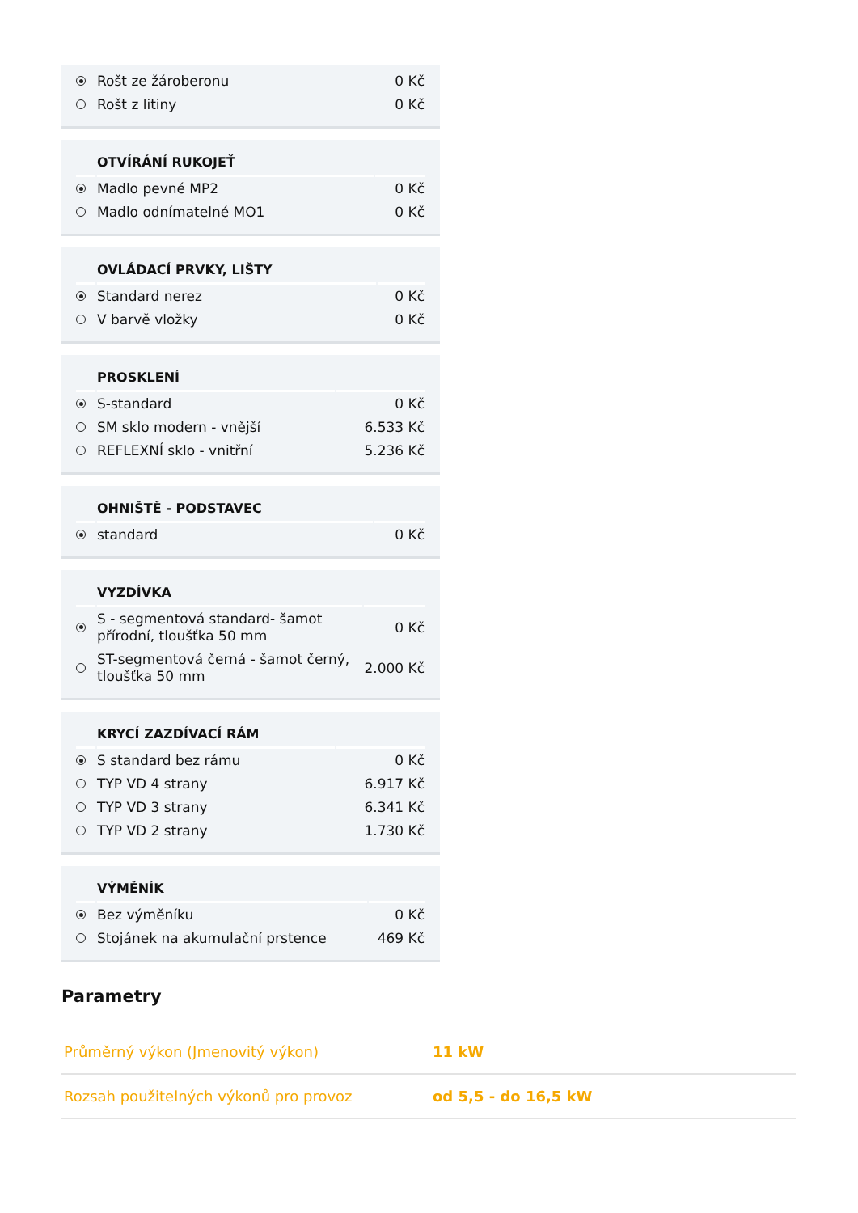| | Rošt ze žároberonu | 0 Kč |
| | Rošt z litiny | 0 Kč |
| | OTVÍRÁNÍ RUKOJEŤ | |
| --- | --- | --- |
| | Madlo pevné MP2 | 0 Kč |
| | Madlo odnímatelné MO1 | 0 Kč |
| | OVLÁDACÍ PRVKY, LIŠTY | |
| --- | --- | --- |
| | Standard nerez | 0 Kč |
| | V barvě vložky | 0 Kč |
| | PROSKLENÍ | |
| --- | --- | --- |
| | S-standard | 0 Kč |
| | SM sklo modern - vnější | 6.533 Kč |
| | REFLEXNÍ sklo - vnitřní | 5.236 Kč |
| | OHNIŠTĚ - PODSTAVEC | |
| --- | --- | --- |
| | standard | 0 Kč |
| | VYZDÍVKA | |
| --- | --- | --- |
| | S - segmentová standard- šamot přírodní, tloušťka 50 mm | 0 Kč |
| | ST-segmentová černá - šamot černý, tloušťka 50 mm | 2.000 Kč |
| | KRYCÍ ZAZDÍVACÍ RÁM | |
| --- | --- | --- |
| | S standard bez rámu | 0 Kč |
| | TYP VD 4 strany | 6.917 Kč |
| | TYP VD 3 strany | 6.341 Kč |
| | TYP VD 2 strany | 1.730 Kč |
| | VÝMĚNÍK | |
| --- | --- | --- |
| | Bez výměníku | 0 Kč |
| | Stojánek na akumulační prstence | 469 Kč |
Parametry
| Průměrný výkon (Jmenovitý výkon) | 11 kW |
| Rozsah použitelných výkonů pro provoz | od 5,5 - do 16,5 kW |